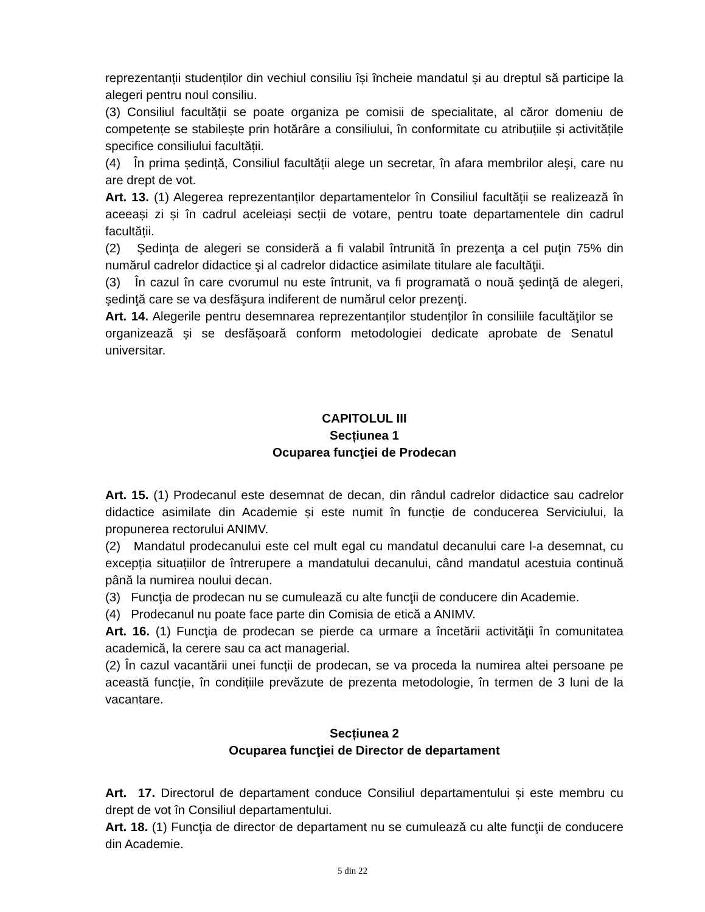reprezentanții studenților din vechiul consiliu își încheie mandatul și au dreptul să participe la alegeri pentru noul consiliu.
(3) Consiliul facultății se poate organiza pe comisii de specialitate, al căror domeniu de competențe se stabilește prin hotărâre a consiliului, în conformitate cu atribuțiile și activitățile specifice consiliului facultății.
(4) În prima ședință, Consiliul facultății alege un secretar, în afara membrilor aleşi, care nu are drept de vot.
Art. 13. (1) Alegerea reprezentanților departamentelor în Consiliul facultății se realizează în aceeași zi și în cadrul aceleiași secții de votare, pentru toate departamentele din cadrul facultății.
(2) Şedinţa de alegeri se consideră a fi valabil întrunită în prezenţa a cel puţin 75% din numărul cadrelor didactice şi al cadrelor didactice asimilate titulare ale facultăţii.
(3) În cazul în care cvorumul nu este întrunit, va fi programată o nouă şedinţă de alegeri, şedinţă care se va desfăşura indiferent de numărul celor prezenţi.
Art. 14. Alegerile pentru desemnarea reprezentanților studenților în consiliile facultăţilor se organizează și se desfășoară conform metodologiei dedicate aprobate de Senatul universitar.
CAPITOLUL III
Secțiunea 1
Ocuparea funcţiei de Prodecan
Art. 15. (1) Prodecanul este desemnat de decan, din rândul cadrelor didactice sau cadrelor didactice asimilate din Academie și este numit în funcție de conducerea Serviciului, la propunerea rectorului ANIMV.
(2) Mandatul prodecanului este cel mult egal cu mandatul decanului care l-a desemnat, cu excepția situațiilor de întrerupere a mandatului decanului, când mandatul acestuia continuă până la numirea noului decan.
(3) Funcţia de prodecan nu se cumulează cu alte funcţii de conducere din Academie.
(4) Prodecanul nu poate face parte din Comisia de etică a ANIMV.
Art. 16. (1) Funcţia de prodecan se pierde ca urmare a încetării activităţii în comunitatea academică, la cerere sau ca act managerial.
(2) În cazul vacantării unei funcții de prodecan, se va proceda la numirea altei persoane pe această funcție, în condițiile prevăzute de prezenta metodologie, în termen de 3 luni de la vacantare.
Secțiunea 2
Ocuparea funcţiei de Director de departament
Art. 17. Directorul de departament conduce Consiliul departamentului și este membru cu drept de vot în Consiliul departamentului.
Art. 18. (1) Funcţia de director de departament nu se cumulează cu alte funcţii de conducere din Academie.
5 din 22